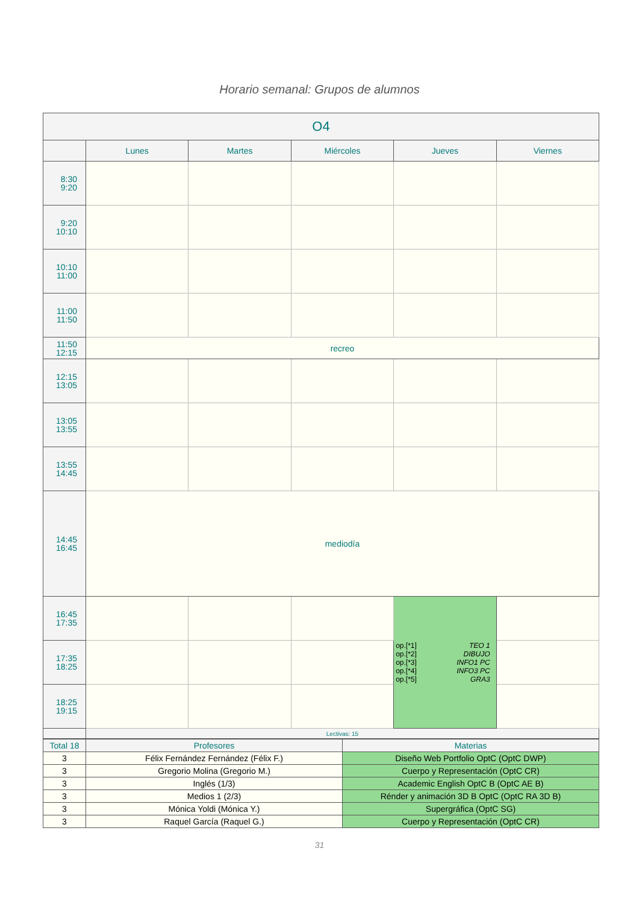Horario semanal: Grupos de alumnos
| O4 | | | | | |
| --- | --- | --- | --- | --- | --- |
| | Lunes | Martes | Miércoles | Jueves | Viernes |
| 8:30 9:20 | | | | | |
| 9:20 10:10 | | | | | |
| 10:10 11:00 | | | | | |
| 11:00 11:50 | | | | | |
| 11:50 12:15 | recreo | | | | |
| 12:15 13:05 | | | | | |
| 13:05 13:55 | | | | | |
| 13:55 14:45 | | | | | |
| 14:45 16:45 | mediodía | | | | |
| 16:45 17:35 | | | | op.[*1] TEO 1 op.[*2] DIBUJO op.[*3] INFO1 PC op.[*4] INFO3 PC op.[*5] GRA3 | |
| 17:35 18:25 | | | | | |
| 18:25 19:15 | | | | | |
| | Lectivas: 15 | | | | |
| Total 18 | Profesores | Materias |
| 3 | Félix Fernández Fernández (Félix F.) | Diseño Web Portfolio OptC (OptC DWP) |
| 3 | Gregorio Molina (Gregorio M.) | Cuerpo y Representación (OptC CR) |
| 3 | Inglés (1/3) | Academic English OptC B (OptC AE B) |
| 3 | Medios 1 (2/3) | Rénder y animación 3D B OptC (OptC RA 3D B) |
| 3 | Mónica Yoldi (Mónica Y.) | Supergráfica (OptC SG) |
| 3 | Raquel García (Raquel G.) | Cuerpo y Representación (OptC CR) |
31